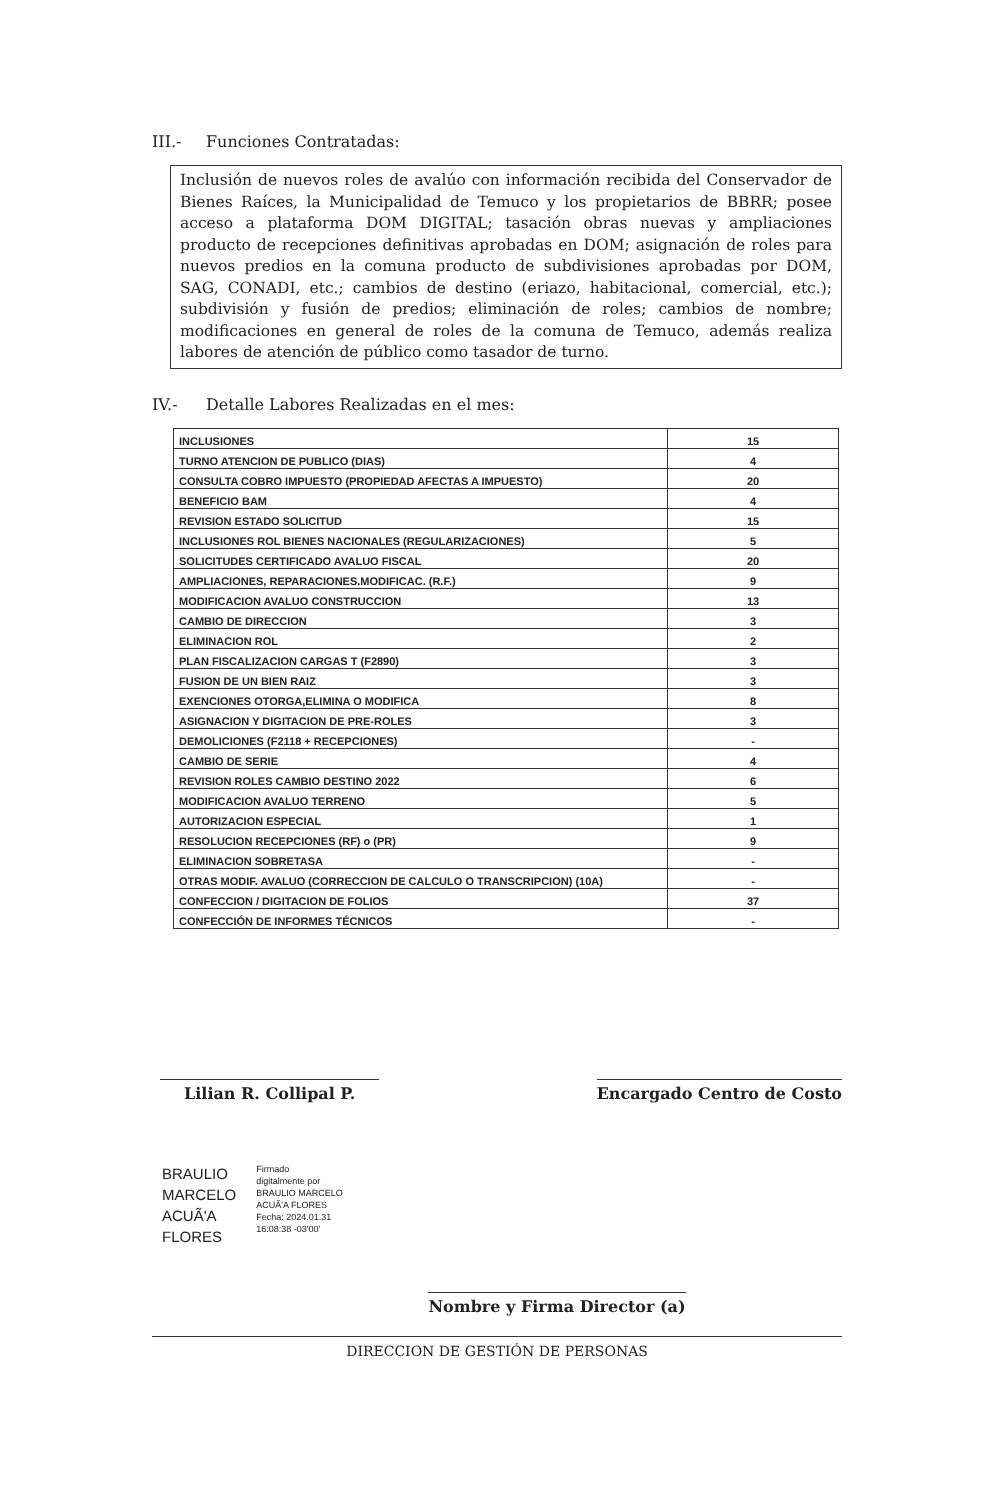III.- Funciones Contratadas:
Inclusión de nuevos roles de avalúo con información recibida del Conservador de Bienes Raíces, la Municipalidad de Temuco y los propietarios de BBRR; posee acceso a plataforma DOM DIGITAL; tasación obras nuevas y ampliaciones producto de recepciones definitivas aprobadas en DOM; asignación de roles para nuevos predios en la comuna producto de subdivisiones aprobadas por DOM, SAG, CONADI, etc.; cambios de destino (eriazo, habitacional, comercial, etc.); subdivisión y fusión de predios; eliminación de roles; cambios de nombre; modificaciones en general de roles de la comuna de Temuco, además realiza labores de atención de público como tasador de turno.
IV.- Detalle Labores Realizadas en el mes:
| INCLUSIONES | 15 |
| TURNO ATENCION DE PUBLICO (DIAS) | 4 |
| CONSULTA COBRO IMPUESTO (PROPIEDAD AFECTAS A IMPUESTO) | 20 |
| BENEFICIO BAM | 4 |
| REVISION ESTADO SOLICITUD | 15 |
| INCLUSIONES ROL BIENES NACIONALES (REGULARIZACIONES) | 5 |
| SOLICITUDES CERTIFICADO AVALUO FISCAL | 20 |
| AMPLIACIONES, REPARACIONES.MODIFICAC. (R.F.) | 9 |
| MODIFICACION AVALUO CONSTRUCCION | 13 |
| CAMBIO DE DIRECCION | 3 |
| ELIMINACION ROL | 2 |
| PLAN FISCALIZACION CARGAS T (F2890) | 3 |
| FUSION DE UN BIEN RAIZ | 3 |
| EXENCIONES OTORGA,ELIMINA O MODIFICA | 8 |
| ASIGNACION Y DIGITACION DE PRE-ROLES | 3 |
| DEMOLICIONES (F2118 + RECEPCIONES) | - |
| CAMBIO DE SERIE | 4 |
| REVISION ROLES CAMBIO DESTINO 2022 | 6 |
| MODIFICACION AVALUO TERRENO | 5 |
| AUTORIZACION ESPECIAL | 1 |
| RESOLUCION RECEPCIONES (RF) o (PR) | 9 |
| ELIMINACION SOBRETASA | - |
| OTRAS MODIF. AVALUO (CORRECCION DE CALCULO O TRANSCRIPCION) (10A) | - |
| CONFECCION / DIGITACION DE FOLIOS | 37 |
| CONFECCIÓN DE INFORMES TÉCNICOS | - |
Lilian R. Collipal P. Encargado Centro de Costo
BRAULIO
MARCELO
ACUÃ'A
FLORES
Firmado
digitalmente por
BRAULIO MARCELO
ACUÃ'A FLORES
Fecha: 2024.01.31
16:08:38 -03'00'
Nombre y Firma Director (a)
DIRECCION DE GESTIÓN DE PERSONAS